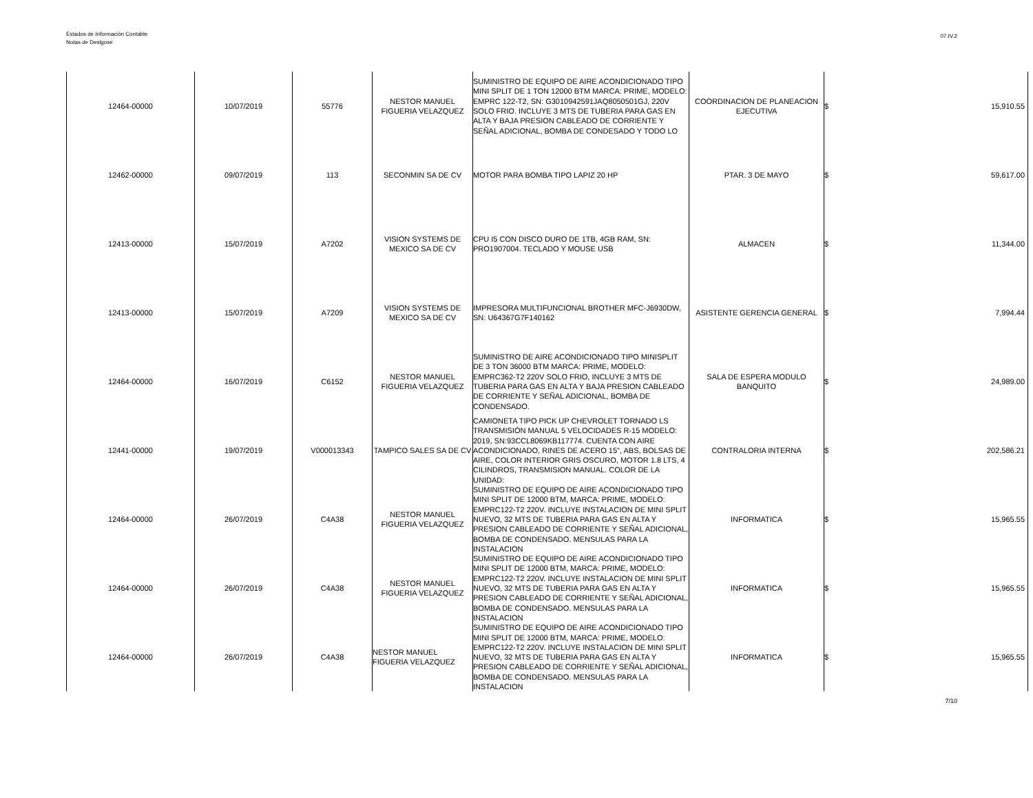Estados de Información Contable
Notas de Deslgose
07.IV.2
| 12464-00000 | 10/07/2019 | 55776 | NESTOR MANUEL FIGUERIA VELAZQUEZ | SUMINISTRO DE EQUIPO DE AIRE ACONDICIONADO TIPO MINI SPLIT DE 1 TON 12000 BTM MARCA: PRIME, MODELO: EMPRC 122-T2, SN: G3010942591JAQ8050501GJ, 220V SOLO FRIO. INCLUYE 3 MTS DE TUBERIA PARA GAS EN ALTA Y BAJA PRESION CABLEADO DE CORRIENTE Y SEÑAL ADICIONAL, BOMBA DE CONDESADO Y TODO LO | COORDINACION DE PLANEACION EJECUTIVA | $ | 15,910.55 |
| 12462-00000 | 09/07/2019 | 113 | SECONMIN SA DE CV | MOTOR PARA BOMBA TIPO LAPIZ 20 HP | PTAR. 3 DE MAYO | $ | 59,617.00 |
| 12413-00000 | 15/07/2019 | A7202 | VISION SYSTEMS DE MEXICO SA DE CV | CPU I5 CON DISCO DURO DE 1TB, 4GB RAM, SN: PRO1907004. TECLADO Y MOUSE USB | ALMACEN | $ | 11,344.00 |
| 12413-00000 | 15/07/2019 | A7209 | VISION SYSTEMS DE MEXICO SA DE CV | IMPRESORA MULTIFUNCIONAL BROTHER MFC-J6930DW, SN: U64367G7F140162 | ASISTENTE GERENCIA GENERAL | $ | 7,994.44 |
| 12464-00000 | 16/07/2019 | C6152 | NESTOR MANUEL FIGUERIA VELAZQUEZ | SUMINISTRO DE AIRE ACONDICIONADO TIPO MINISPLIT DE 3 TON 36000 BTM MARCA: PRIME, MODELO: EMPRC362-T2 220V SOLO FRIO, INCLUYE 3 MTS DE TUBERIA PARA GAS EN ALTA Y BAJA PRESION CABLEADO DE CORRIENTE Y SEÑAL ADICIONAL, BOMBA DE CONDENSADO. | SALA DE ESPERA MODULO BANQUITO | $ | 24,989.00 |
| 12441-00000 | 19/07/2019 | V000013343 | TAMPICO SALES SA DE CV | CAMIONETA TIPO PICK UP CHEVROLET TORNADO LS TRANSMISIÓN MANUAL 5 VELOCIDADES R-15 MODELO: 2019, SN:93CCL8069KB117774. CUENTA CON AIRE ACONDICIONADO, RINES DE ACERO 15", ABS, BOLSAS DE AIRE, COLOR INTERIOR GRIS OSCURO, MOTOR 1.8 LTS, 4 CILINDROS, TRANSMISION MANUAL. COLOR DE LA UNIDAD: | CONTRALORIA INTERNA | $ | 202,586.21 |
| 12464-00000 | 26/07/2019 | C4A38 | NESTOR MANUEL FIGUERIA VELAZQUEZ | SUMINISTRO DE EQUIPO DE AIRE ACONDICIONADO TIPO MINI SPLIT DE 12000 BTM, MARCA: PRIME, MODELO: EMPRC122-T2 220V. INCLUYE INSTALACION DE MINI SPLIT NUEVO, 32 MTS DE TUBERIA PARA GAS EN ALTA Y PRESION CABLEADO DE CORRIENTE Y SEÑAL ADICIONAL, BOMBA DE CONDENSADO. MENSULAS PARA LA INSTALACION | INFORMATICA | $ | 15,965.55 |
| 12464-00000 | 26/07/2019 | C4A38 | NESTOR MANUEL FIGUERIA VELAZQUEZ | SUMINISTRO DE EQUIPO DE AIRE ACONDICIONADO TIPO MINI SPLIT DE 12000 BTM, MARCA: PRIME, MODELO: EMPRC122-T2 220V. INCLUYE INSTALACION DE MINI SPLIT NUEVO, 32 MTS DE TUBERIA PARA GAS EN ALTA Y PRESION CABLEADO DE CORRIENTE Y SEÑAL ADICIONAL, BOMBA DE CONDENSADO. MENSULAS PARA LA INSTALACION | INFORMATICA | $ | 15,965.55 |
| 12464-00000 | 26/07/2019 | C4A38 | NESTOR MANUEL FIGUERIA VELAZQUEZ | SUMINISTRO DE EQUIPO DE AIRE ACONDICIONADO TIPO MINI SPLIT DE 12000 BTM, MARCA: PRIME, MODELO: EMPRC122-T2 220V. INCLUYE INSTALACION DE MINI SPLIT NUEVO, 32 MTS DE TUBERIA PARA GAS EN ALTA Y PRESION CABLEADO DE CORRIENTE Y SEÑAL ADICIONAL, BOMBA DE CONDENSADO. MENSULAS PARA LA INSTALACION | INFORMATICA | $ | 15,965.55 |
7/10